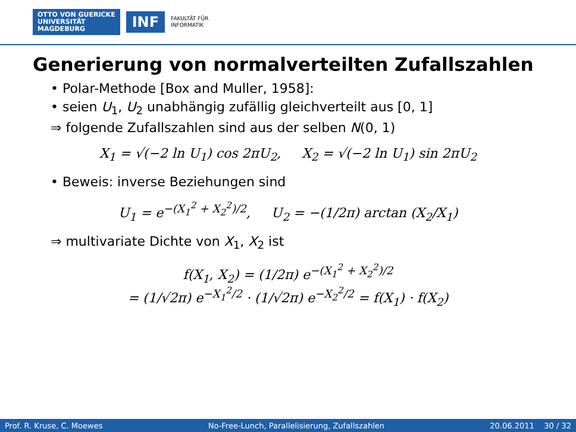OTTO VON GUERICKE
UNIVERSITÄT
MAGDEBURG
INF
FAKULTÄT FÜR
INFORMATIK
Generierung von normalverteilten Zufallszahlen
• Polar-Methode [Box and Muller, 1958]:
• seien U<sub>1</sub>, U<sub>2</sub> unabhängig zufällig gleichverteilt aus [0, 1]
⇒ folgende Zufallszahlen sind aus der selben N(0, 1)
X<sub>1</sub> = √(−2 ln U<sub>1</sub>) cos 2πU<sub>2</sub>, X<sub>2</sub> = √(−2 ln U<sub>1</sub>) sin 2πU<sub>2</sub>
• Beweis: inverse Beziehungen sind
U<sub>1</sub> = e<sup>−(X<sub>1</sub><sup>2</sup> + X<sub>2</sub><sup>2</sup>)/2</sup>, U<sub>2</sub> = −(1/2π) arctan (X<sub>2</sub>/X<sub>1</sub>)
⇒ multivariate Dichte von X<sub>1</sub>, X<sub>2</sub> ist
f(X<sub>1</sub>, X<sub>2</sub>) = (1/2π) e<sup>−(X<sub>1</sub><sup>2</sup> + X<sub>2</sub><sup>2</sup>)/2</sup>
= (1/√2π) e<sup>−X<sub>1</sub><sup>2</sup>/2</sup> · (1/√2π) e<sup>−X<sub>2</sub><sup>2</sup>/2</sup> = f(X<sub>1</sub>) · f(X<sub>2</sub>)
Prof. R. Kruse, C. Moewes No-Free-Lunch, Parallelisierung, Zufallszahlen 20.06.2011 30 / 32